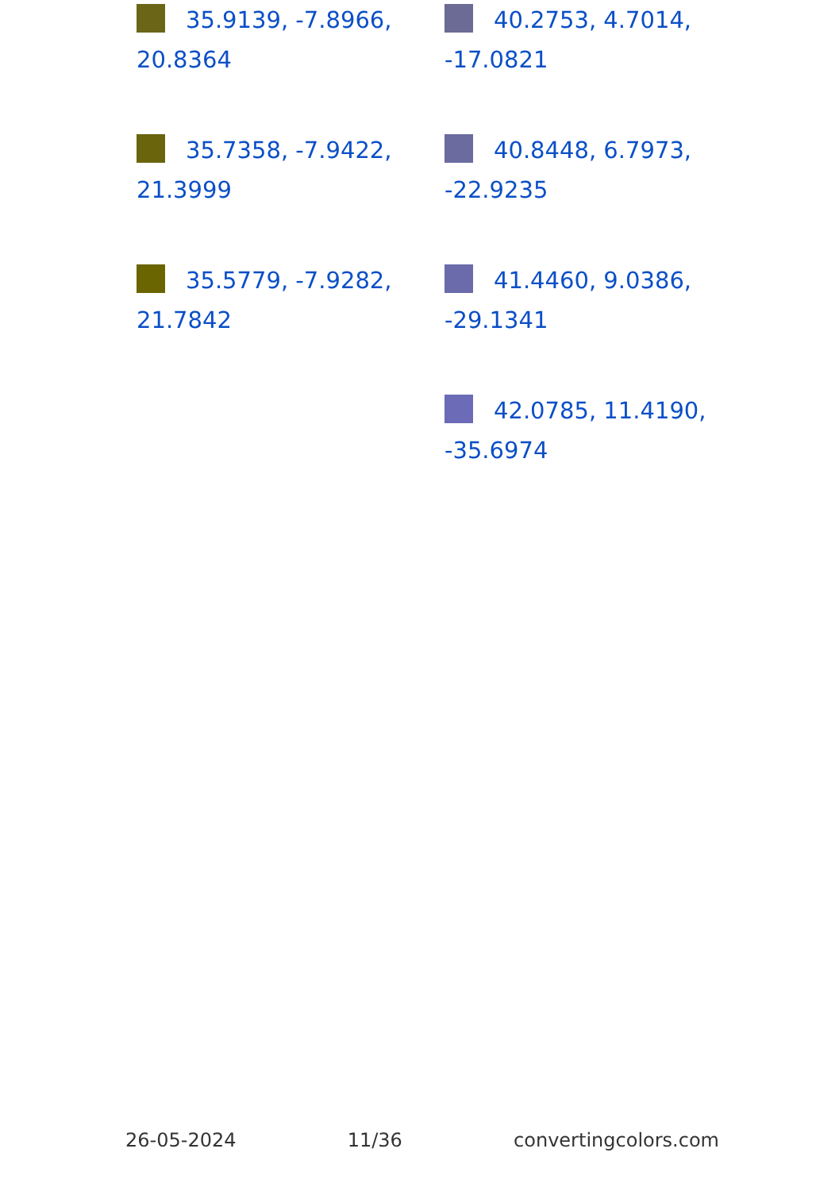35.9139, -7.8966, 20.8364
35.7358, -7.9422, 21.3999
35.5779, -7.9282, 21.7842
40.2753, 4.7014, -17.0821
40.8448, 6.7973, -22.9235
41.4460, 9.0386, -29.1341
42.0785, 11.4190, -35.6974
26-05-2024 11/36 convertingcolors.com